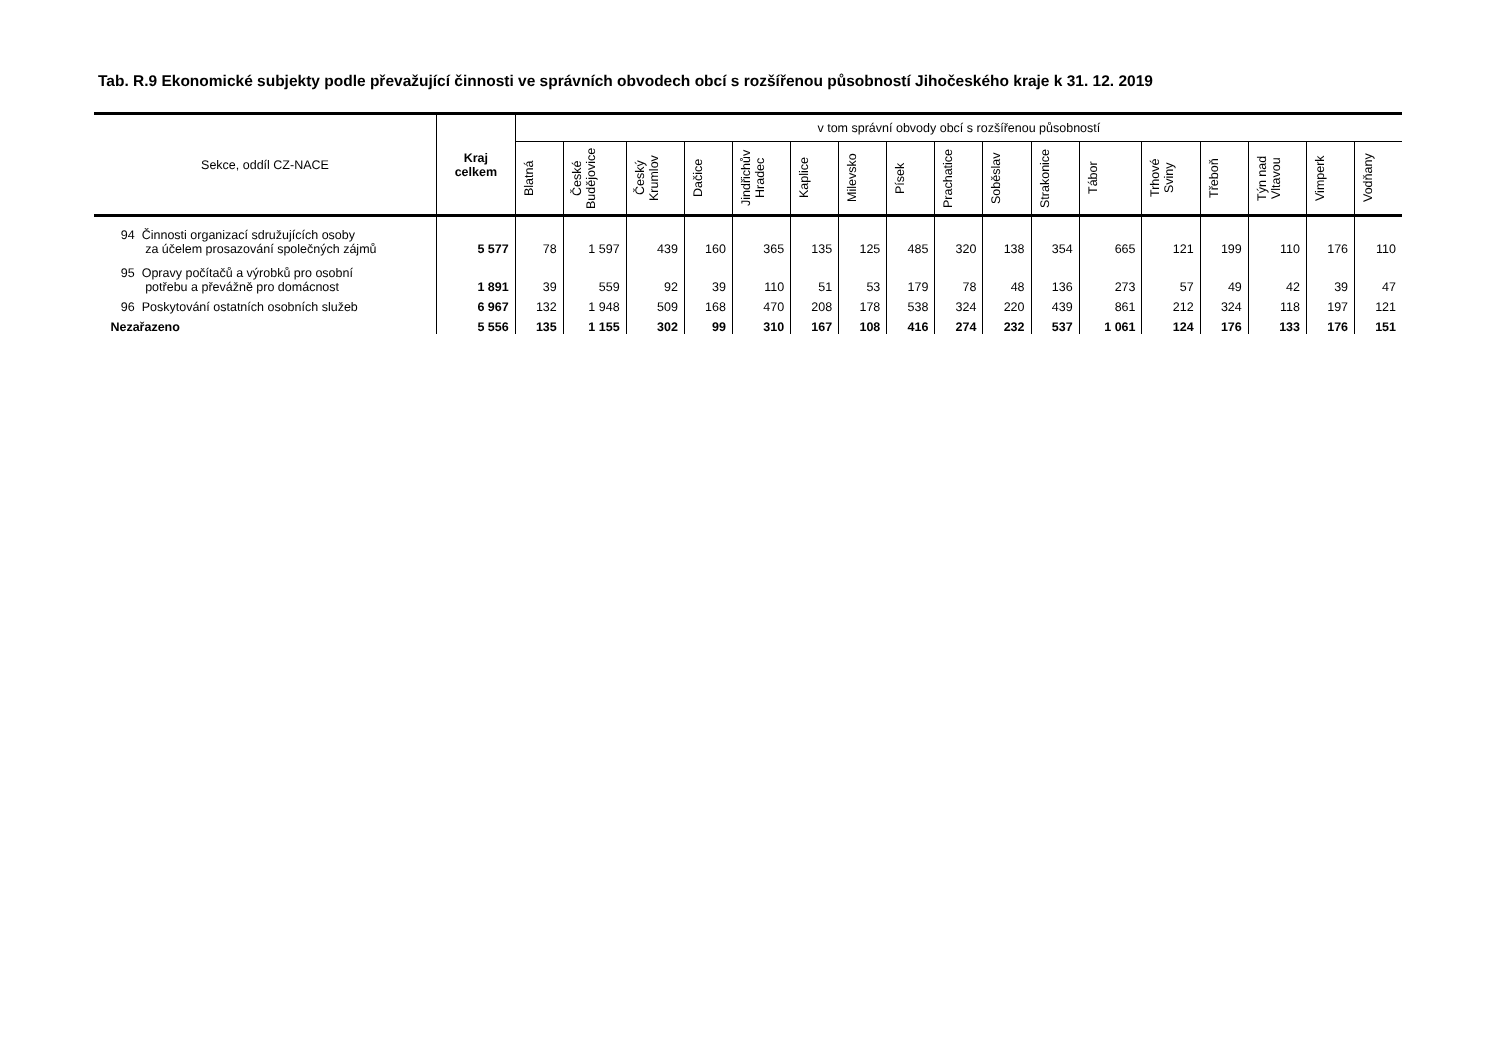Tab. R.9 Ekonomické subjekty podle převažující činnosti ve správních obvodech obcí s rozšířenou působností Jihočeského kraje k 31. 12. 2019
| Sekce, oddíl CZ-NACE | Kraj celkem | v tom správní obvody obcí s rozšířenou působností | | | | | | | | | | | | | | | | |
| --- | --- | --- | --- | --- | --- | --- | --- | --- | --- | --- | --- | --- | --- | --- | --- | --- | --- | --- |
| | | Blatná | České Budějovice | Český Krumlov | Dačice | Jindřichův Hradec | Kaplice | Milevsko | Písek | Prachatice | Soběslav | Strakonice | Tábor | Trhové Sviny | Třeboň | Týn nad Vltavou | Vimperk | Vodňany |
| 94 Činnosti organizací sdružujících osoby za účelem prosazování společných zájmů | 5 577 | 78 | 1 597 | 439 | 160 | 365 | 135 | 125 | 485 | 320 | 138 | 354 | 665 | 121 | 199 | 110 | 176 | 110 |
| 95 Opravy počítačů a výrobků pro osobní potřebu a převážně pro domácnost | 1 891 | 39 | 559 | 92 | 39 | 110 | 51 | 53 | 179 | 78 | 48 | 136 | 273 | 57 | 49 | 42 | 39 | 47 |
| 96 Poskytování ostatních osobních služeb | 6 967 | 132 | 1 948 | 509 | 168 | 470 | 208 | 178 | 538 | 324 | 220 | 439 | 861 | 212 | 324 | 118 | 197 | 121 |
| Nezařazeno | 5 556 | 135 | 1 155 | 302 | 99 | 310 | 167 | 108 | 416 | 274 | 232 | 537 | 1 061 | 124 | 176 | 133 | 176 | 151 |